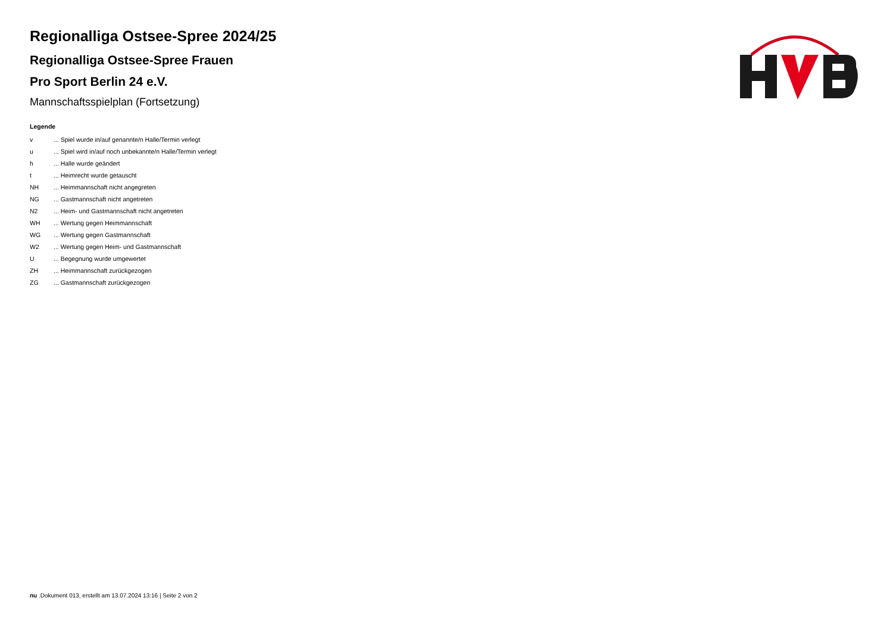Regionalliga Ostsee-Spree 2024/25
Regionalliga Ostsee-Spree Frauen
Pro Sport Berlin 24 e.V.
Mannschaftsspielplan (Fortsetzung)
Legende
| v | ... Spiel wurde in/auf genannte/n Halle/Termin verlegt |
| u | ... Spiel wird in/auf noch unbekannte/n Halle/Termin verlegt |
| h | ... Halle wurde geändert |
| t | ... Heimrecht wurde getauscht |
| NH | ... Heimmannschaft nicht angegreten |
| NG | ... Gastmannschaft nicht angetreten |
| N2 | ... Heim- und Gastmannschaft nicht angetreten |
| WH | ... Wertung gegen Heimmannschaft |
| WG | ... Wertung gegen Gastmannschaft |
| W2 | ... Wertung gegen Heim- und Gastmannschaft |
| U | ... Begegnung wurde umgewertet |
| ZH | ... Heimmannschaft zurückgezogen |
| ZG | ... Gastmannschaft zurückgezogen |
nu .Dokument 013, erstellt am 13.07.2024 13:16 | Seite 2 von 2